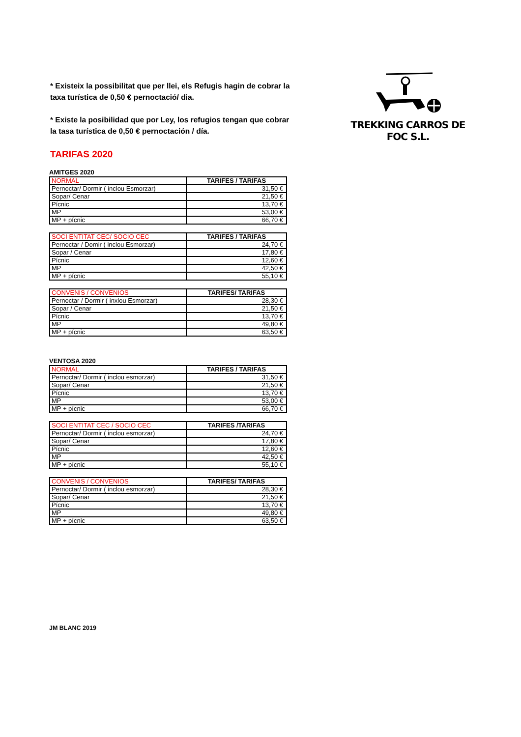* Existeix la possibilitat que per llei, els Refugis hagin de cobrar la taxa turística de 0,50 € pernoctació/ dia.
* Existe la posibilidad que por Ley, los refugios tengan que cobrar la tasa turística de 0,50 € pernoctación / día.
TREKKING CARROS DE FOC S.L.
TARIFAS 2020
AMITGES 2020
| NORMAL | TARIFES / TARIFAS |
| --- | --- |
| Pernoctar/ Dormir ( inclou Esmorzar) | 31,50 € |
| Sopar/ Cenar | 21,50 € |
| Pícnic | 13,70 € |
| MP | 53,00 € |
| MP + pícnic | 66,70 € |
| SOCI ENTITAT CEC/ SOCIO CEC | TARIFES / TARIFAS |
| --- | --- |
| Pernoctar / Domir ( inclou Esmorzar) | 24,70 € |
| Sopar / Cenar | 17,80 € |
| Pícnic | 12,60 € |
| MP | 42,50 € |
| MP + pícnic | 55,10 € |
| CONVENIS / CONVENIOS | TARIFES/ TARIFAS |
| --- | --- |
| Pernoctar / Dormir ( inxlou Esmorzar) | 28,30 € |
| Sopar / Cenar | 21,50 € |
| Pícnic | 13,70 € |
| MP | 49,80 € |
| MP + pícnic | 63,50 € |
VENTOSA 2020
| NORMAL | TARIFES / TARIFAS |
| --- | --- |
| Pernoctar/ Dormir ( inclou esmorzar) | 31,50 € |
| Sopar/ Cenar | 21,50 € |
| Pícnic | 13,70 € |
| MP | 53,00 € |
| MP + pícnic | 66,70 € |
| SOCI ENTITAT CEC / SOCIO CEC | TARIFES /TARIFAS |
| --- | --- |
| Pernoctar/ Dormir ( inclou esmorzar) | 24,70 € |
| Sopar/ Cenar | 17,80 € |
| Pícnic | 12,60 € |
| MP | 42,50 € |
| MP + pícnic | 55,10 € |
| CONVENIS / CONVENIOS | TARIFES/ TARIFAS |
| --- | --- |
| Pernoctar/ Dormir ( inclou esmorzar) | 28,30 € |
| Sopar/ Cenar | 21,50 € |
| Pícnic | 13,70 € |
| MP | 49,80 € |
| MP + pícnic | 63,50 € |
JM BLANC 2019